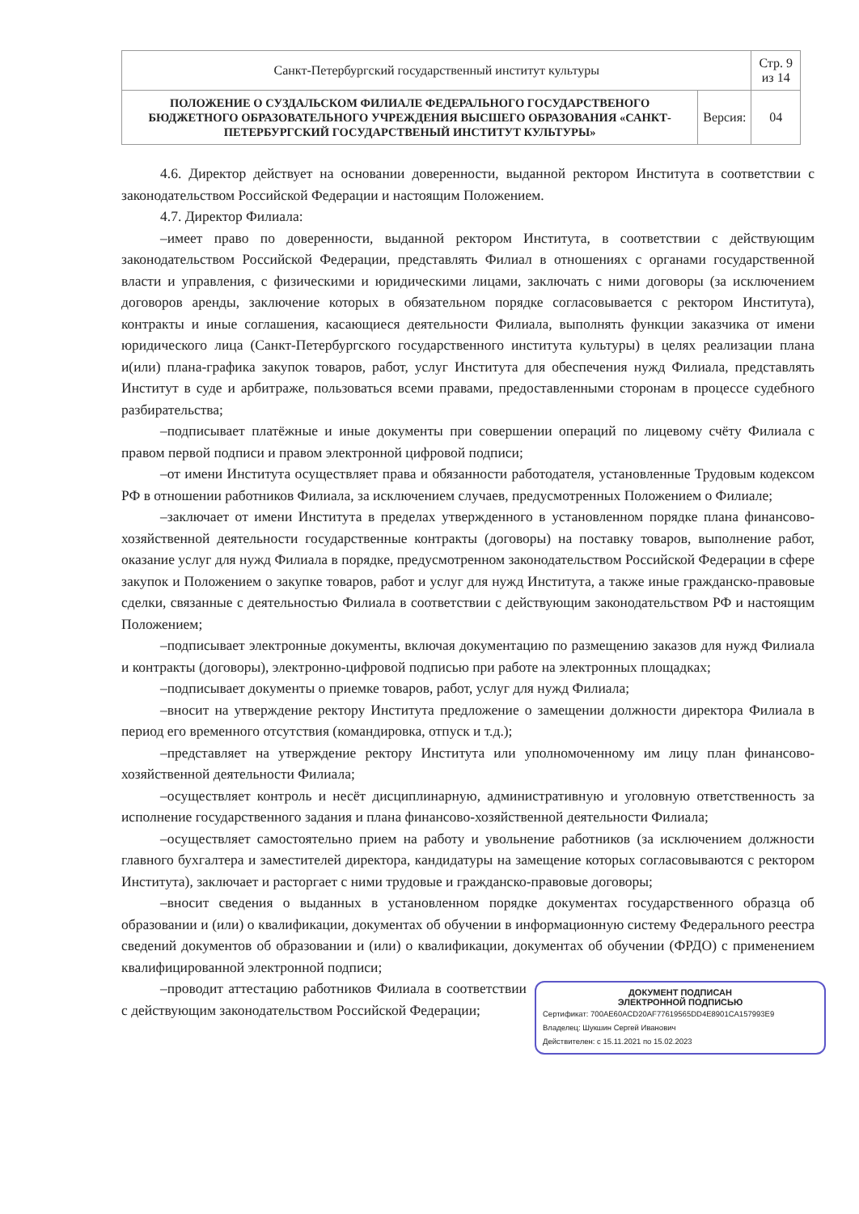| Санкт-Петербургский государственный институт культуры | | Стр. 9 из 14 |
| ПОЛОЖЕНИЕ О СУЗДАЛЬСКОМ ФИЛИАЛЕ ФЕДЕРАЛЬНОГО ГОСУДАРСТВЕНОГО БЮДЖЕТНОГО ОБРАЗОВАТЕЛЬНОГО УЧРЕЖДЕНИЯ ВЫСШЕГО ОБРАЗОВАНИЯ «САНКТ-ПЕТЕРБУРГСКИЙ ГОСУДАРСТВЕНЫЙ ИНСТИТУТ КУЛЬТУРЫ» | Версия: | 04 |
4.6. Директор действует на основании доверенности, выданной ректором Института в соответствии с законодательством Российской Федерации и настоящим Положением.
4.7. Директор Филиала:
–имеет право по доверенности, выданной ректором Института, в соответствии с действующим законодательством Российской Федерации, представлять Филиал в отношениях с органами государственной власти и управления, с физическими и юридическими лицами, заключать с ними договоры (за исключением договоров аренды, заключение которых в обязательном порядке согласовывается с ректором Института), контракты и иные соглашения, касающиеся деятельности Филиала, выполнять функции заказчика от имени юридического лица (Санкт-Петербургского государственного института культуры) в целях реализации плана и(или) плана-графика закупок товаров, работ, услуг Института для обеспечения нужд Филиала, представлять Институт в суде и арбитраже, пользоваться всеми правами, предоставленными сторонам в процессе судебного разбирательства;
–подписывает платёжные и иные документы при совершении операций по лицевому счёту Филиала с правом первой подписи и правом электронной цифровой подписи;
–от имени Института осуществляет права и обязанности работодателя, установленные Трудовым кодексом РФ в отношении работников Филиала, за исключением случаев, предусмотренных Положением о Филиале;
–заключает от имени Института в пределах утвержденного в установленном порядке плана финансово-хозяйственной деятельности государственные контракты (договоры) на поставку товаров, выполнение работ, оказание услуг для нужд Филиала в порядке, предусмотренном законодательством Российской Федерации в сфере закупок и Положением о закупке товаров, работ и услуг для нужд Института, а также иные гражданско-правовые сделки, связанные с деятельностью Филиала в соответствии с действующим законодательством РФ и настоящим Положением;
–подписывает электронные документы, включая документацию по размещению заказов для нужд Филиала и контракты (договоры), электронно-цифровой подписью при работе на электронных площадках;
–подписывает документы о приемке товаров, работ, услуг для нужд Филиала;
–вносит на утверждение ректору Института предложение о замещении должности директора Филиала в период его временного отсутствия (командировка, отпуск и т.д.);
–представляет на утверждение ректору Института или уполномоченному им лицу план финансово-хозяйственной деятельности Филиала;
–осуществляет контроль и несёт дисциплинарную, административную и уголовную ответственность за исполнение государственного задания и плана финансово-хозяйственной деятельности Филиала;
–осуществляет самостоятельно прием на работу и увольнение работников (за исключением должности главного бухгалтера и заместителей директора, кандидатуры на замещение которых согласовываются с ректором Института), заключает и расторгает с ними трудовые и гражданско-правовые договоры;
–вносит сведения о выданных в установленном порядке документах государственного образца об образовании и (или) о квалификации, документах об обучении в информационную систему Федерального реестра сведений документов об образовании и (или) о квалификации, документах об обучении (ФРДО) с применением квалифицированной электронной подписи;
ДОКУМЕНТ ПОДПИСАН
ЭЛЕКТРОННОЙ ПОДПИСЬЮ
Сертификат: 700AE60ACD20AF77619565DD4E8901CA157993E9
Владелец: Шукшин Сергей Иванович
Действителен: с 15.11.2021 по 15.02.2023
–проводит аттестацию работников Филиала в соответствии с действующим законодательством Российской Федерации;